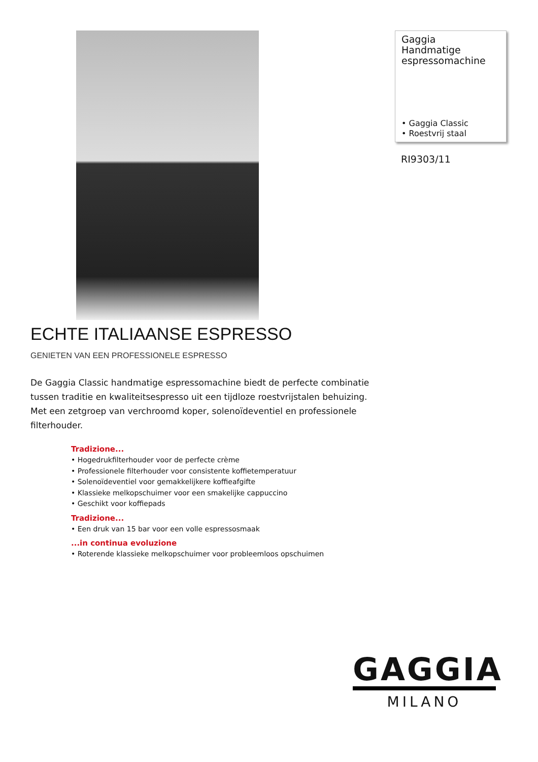Gaggia
Handmatige
espressomachine
• Gaggia Classic
• Roestvrij staal
RI9303/11
ECHTE ITALIAANSE ESPRESSO
GENIETEN VAN EEN PROFESSIONELE ESPRESSO
De Gaggia Classic handmatige espressomachine biedt de perfecte combinatie tussen traditie en kwaliteitsespresso uit een tijdloze roestvrijstalen behuizing. Met een zetgroep van verchroomd koper, solenoïdeventiel en professionele filterhouder.
Tradizione...
• Hogedrukfilterhouder voor de perfecte crème
• Professionele filterhouder voor consistente koffietemperatuur
• Solenoïdeventiel voor gemakkelijkere koffieafgifte
• Klassieke melkopschuimer voor een smakelijke cappuccino
• Geschikt voor koffiepads
Tradizione...
• Een druk van 15 bar voor een volle espressosmaak
...in continua evoluzione
• Roterende klassieke melkopschuimer voor probleemloos opschuimen
GAGGIA
MILANO